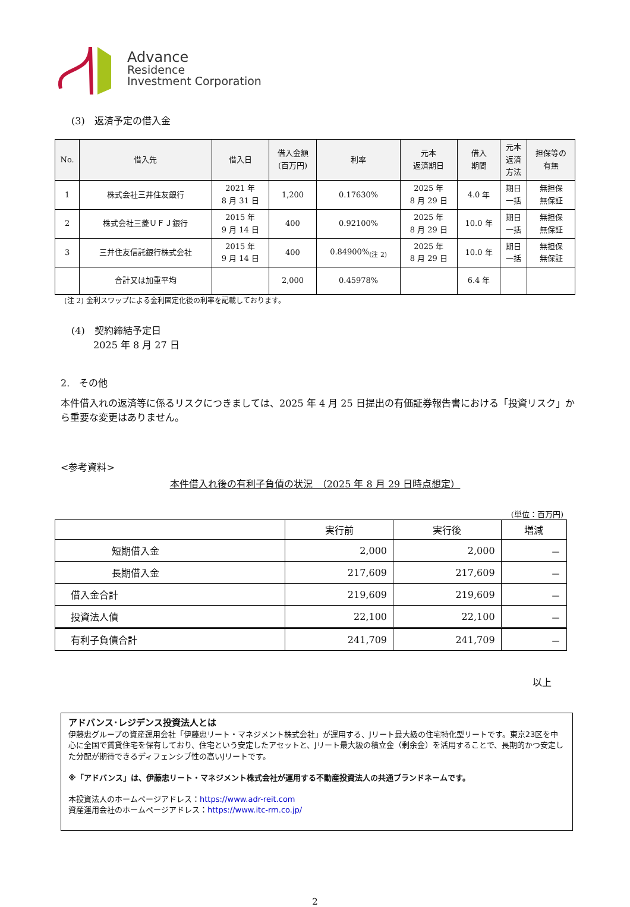Advance
Residence
Investment Corporation
(3)　返済予定の借入金
| No. | 借入先 | 借入日 | 借入金額 (百万円) | 利率 | 元本 返済期日 | 借入 期間 | 元本 返済 方法 | 担保等の 有無 |
| --- | --- | --- | --- | --- | --- | --- | --- | --- |
| 1 | 株式会社三井住友銀行 | 2021 年 8 月 31 日 | 1,200 | 0.17630% | 2025 年 8 月 29 日 | 4.0 年 | 期日 一括 | 無担保 無保証 |
| 2 | 株式会社三菱ＵＦＪ銀行 | 2015 年 9 月 14 日 | 400 | 0.92100% | 2025 年 8 月 29 日 | 10.0 年 | 期日 一括 | 無担保 無保証 |
| 3 | 三井住友信託銀行株式会社 | 2015 年 9 月 14 日 | 400 | 0.84900%<sub>(注 2)</sub> | 2025 年 8 月 29 日 | 10.0 年 | 期日 一括 | 無担保 無保証 |
| | 合計又は加重平均 | | 2,000 | 0.45978% | | 6.4 年 | | |
(注 2) 金利スワップによる金利固定化後の利率を記載しております。
(4)　契約締結予定日
　　 2025 年 8 月 27 日
2.　その他
本件借入れの返済等に係るリスクにつきましては、2025 年 4 月 25 日提出の有価証券報告書における「投資リスク」から重要な変更はありません。
<参考資料>
本件借入れ後の有利子負債の状況　（2025 年 8 月 29 日時点想定）
(単位：百万円)
| | 実行前 | 実行後 | 増減 |
| 短期借入金 | 2,000 | 2,000 | － |
| 長期借入金 | 217,609 | 217,609 | － |
| 借入金合計 | 219,609 | 219,609 | － |
| 投資法人債 | 22,100 | 22,100 | － |
| 有利子負債合計 | 241,709 | 241,709 | － |
以上
アドバンス･レジデンス投資法人とは
伊藤忠グループの資産運用会社「伊藤忠リート・マネジメント株式会社」が運用する、Jリート最大級の住宅特化型リートです。東京23区を中心に全国で賃貸住宅を保有しており、住宅という安定したアセットと、Jリート最大級の積立金（剰余金）を活用することで、長期的かつ安定した分配が期待できるディフェンシブ性の高いJリートです。
※「アドバンス」は、伊藤忠リート・マネジメント株式会社が運用する不動産投資法人の共通ブランドネームです。
本投資法人のホームページアドレス：https://www.adr-reit.com
資産運用会社のホームページアドレス：https://www.itc-rm.co.jp/
2